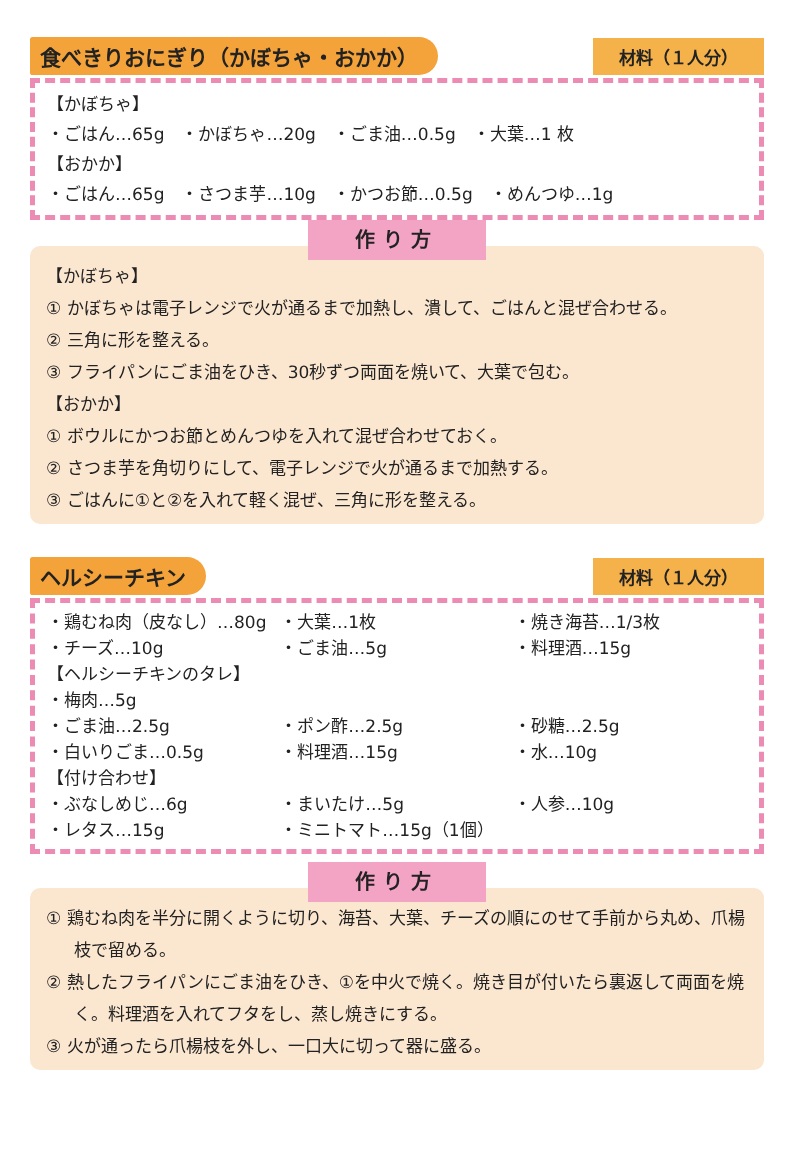食べきりおにぎり（かぼちゃ・おかか）
材料（１人分）
【かぼちゃ】
・ごはん…65g　・かぼちゃ…20g　・ごま油…0.5g　・大葉…1 枚
【おかか】
・ごはん…65g　・さつま芋…10g　・かつお節…0.5g　・めんつゆ…1g
作り方
【かぼちゃ】
① かぼちゃは電子レンジで火が通るまで加熱し、潰して、ごはんと混ぜ合わせる。
② 三角に形を整える。
③ フライパンにごま油をひき、30秒ずつ両面を焼いて、大葉で包む。
【おかか】
① ボウルにかつお節とめんつゆを入れて混ぜ合わせておく。
② さつま芋を角切りにして、電子レンジで火が通るまで加熱する。
③ ごはんに①と②を入れて軽く混ぜ、三角に形を整える。
ヘルシーチキン
材料（１人分）
・鶏むね肉（皮なし）…80g ・大葉…1枚 ・焼き海苔…1/3枚
・チーズ…10g ・ごま油…5g ・料理酒…15g
【ヘルシーチキンのタレ】
・梅肉…5g
・ごま油…2.5g ・ポン酢…2.5g ・砂糖…2.5g
・白いりごま…0.5g ・料理酒…15g ・水…10g
【付け合わせ】
・ぶなしめじ…6g ・まいたけ…5g ・人参…10g
・レタス…15g ・ミニトマト…15g（1個）
作り方
① 鶏むね肉を半分に開くように切り、海苔、大葉、チーズの順にのせて手前から丸め、爪楊枝で留める。
② 熱したフライパンにごま油をひき、①を中火で焼く。焼き目が付いたら裏返して両面を焼く。料理酒を入れてフタをし、蒸し焼きにする。
③ 火が通ったら爪楊枝を外し、一口大に切って器に盛る。